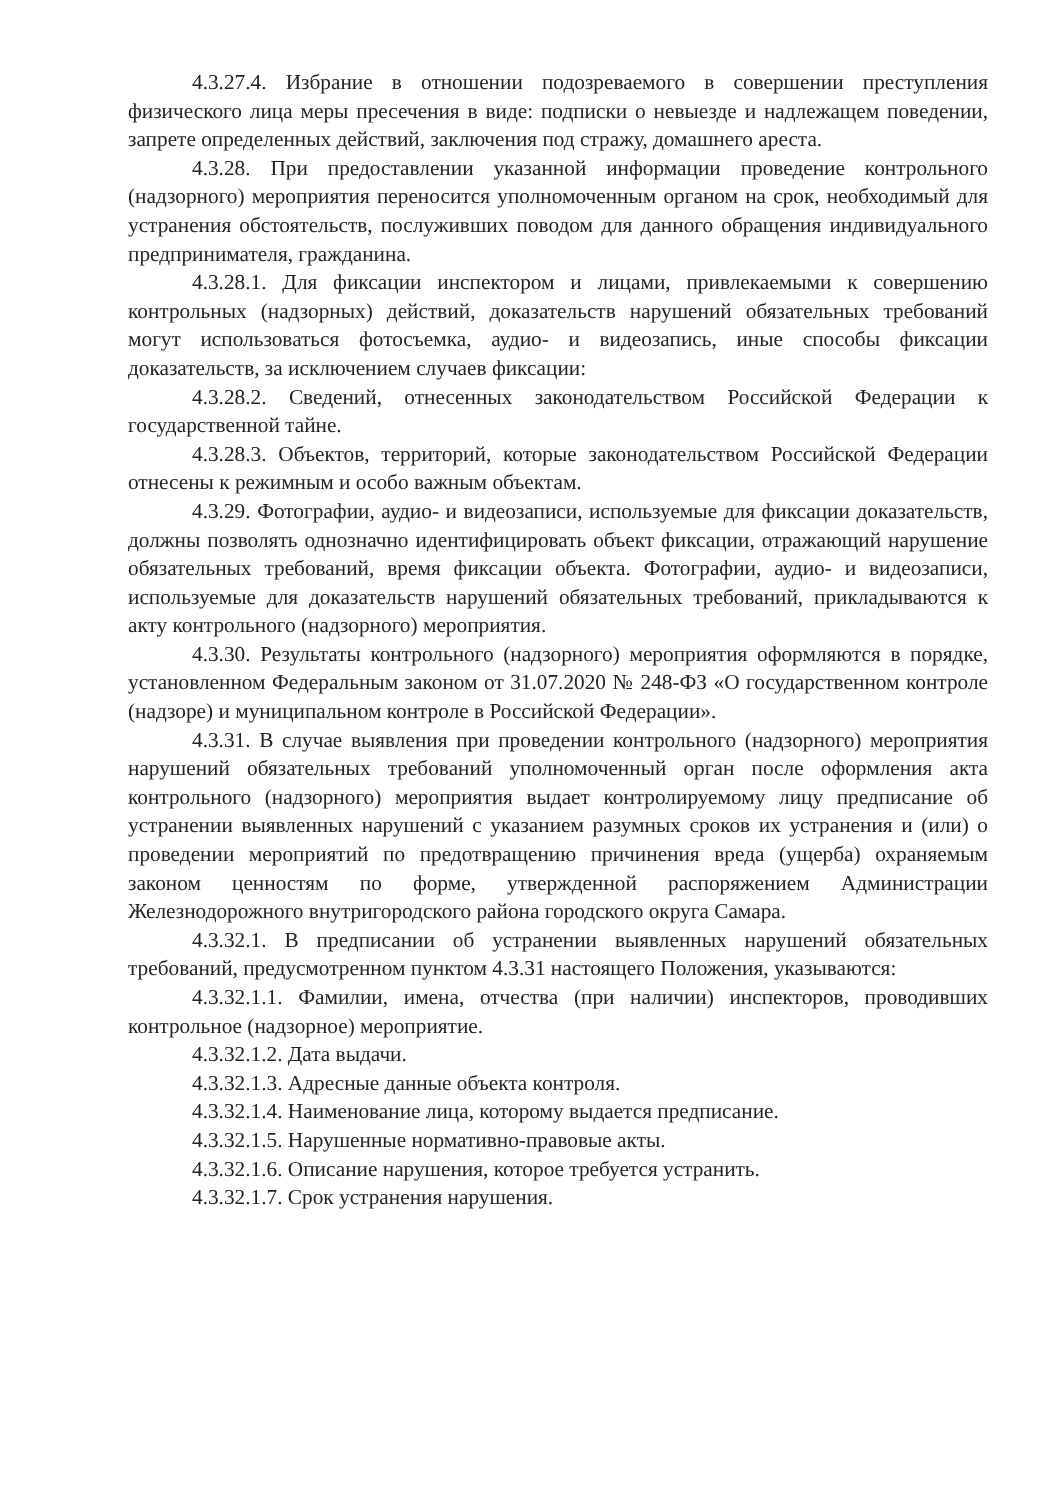4.3.27.4. Избрание в отношении подозреваемого в совершении преступления физического лица меры пресечения в виде: подписки о невыезде и надлежащем поведении, запрете определенных действий, заключения под стражу, домашнего ареста.
4.3.28. При предоставлении указанной информации проведение контрольного (надзорного) мероприятия переносится уполномоченным органом на срок, необходимый для устранения обстоятельств, послуживших поводом для данного обращения индивидуального предпринимателя, гражданина.
4.3.28.1. Для фиксации инспектором и лицами, привлекаемыми к совершению контрольных (надзорных) действий, доказательств нарушений обязательных требований могут использоваться фотосъемка, аудио- и видеозапись, иные способы фиксации доказательств, за исключением случаев фиксации:
4.3.28.2. Сведений, отнесенных законодательством Российской Федерации к государственной тайне.
4.3.28.3. Объектов, территорий, которые законодательством Российской Федерации отнесены к режимным и особо важным объектам.
4.3.29. Фотографии, аудио- и видеозаписи, используемые для фиксации доказательств, должны позволять однозначно идентифицировать объект фиксации, отражающий нарушение обязательных требований, время фиксации объекта. Фотографии, аудио- и видеозаписи, используемые для доказательств нарушений обязательных требований, прикладываются к акту контрольного (надзорного) мероприятия.
4.3.30. Результаты контрольного (надзорного) мероприятия оформляются в порядке, установленном Федеральным законом от 31.07.2020 № 248-ФЗ «О государственном контроле (надзоре) и муниципальном контроле в Российской Федерации».
4.3.31. В случае выявления при проведении контрольного (надзорного) мероприятия нарушений обязательных требований уполномоченный орган после оформления акта контрольного (надзорного) мероприятия выдает контролируемому лицу предписание об устранении выявленных нарушений с указанием разумных сроков их устранения и (или) о проведении мероприятий по предотвращению причинения вреда (ущерба) охраняемым законом ценностям по форме, утвержденной распоряжением Администрации Железнодорожного внутригородского района городского округа Самара.
4.3.32.1. В предписании об устранении выявленных нарушений обязательных требований, предусмотренном пунктом 4.3.31 настоящего Положения, указываются:
4.3.32.1.1. Фамилии, имена, отчества (при наличии) инспекторов, проводивших контрольное (надзорное) мероприятие.
4.3.32.1.2. Дата выдачи.
4.3.32.1.3. Адресные данные объекта контроля.
4.3.32.1.4. Наименование лица, которому выдается предписание.
4.3.32.1.5. Нарушенные нормативно-правовые акты.
4.3.32.1.6. Описание нарушения, которое требуется устранить.
4.3.32.1.7. Срок устранения нарушения.